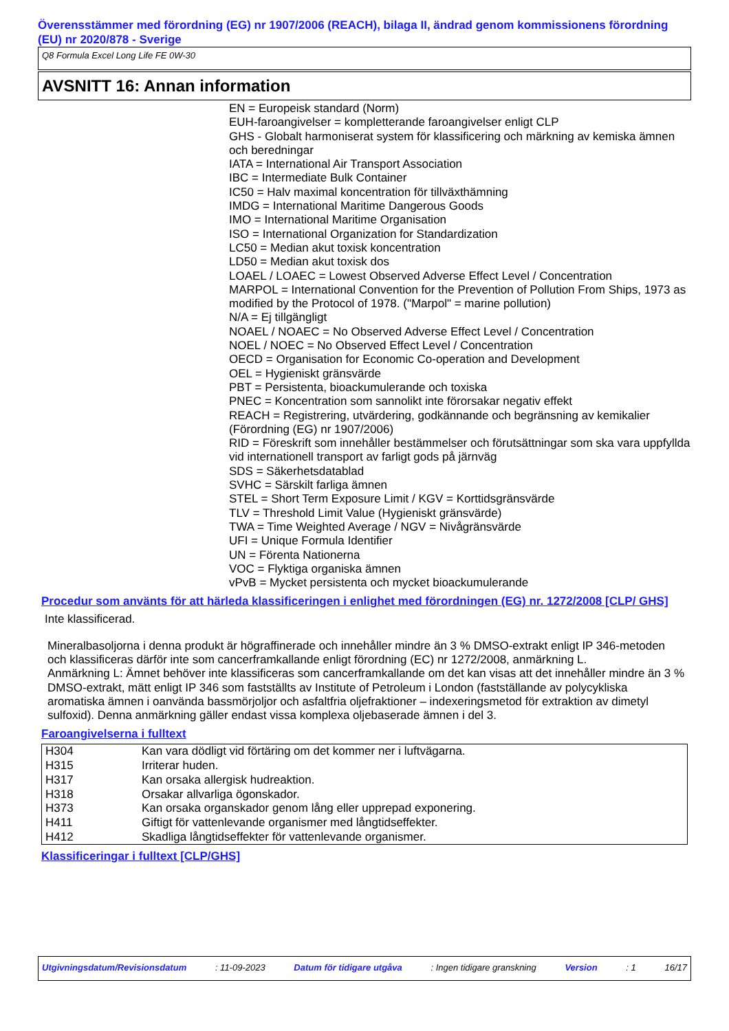Överensstämmer med förordning (EG) nr 1907/2006 (REACH), bilaga II, ändrad genom kommissionens förordning (EU) nr 2020/878 - Sverige
Q8 Formula Excel Long Life FE 0W-30
AVSNITT 16: Annan information
EN = Europeisk standard (Norm)
EUH-faroangivelser = kompletterande faroangivelser enligt CLP
GHS - Globalt harmoniserat system för klassificering och märkning av kemiska ämnen och beredningar
IATA = International Air Transport Association
IBC = Intermediate Bulk Container
IC50 = Halv maximal koncentration för tillväxthämning
IMDG = International Maritime Dangerous Goods
IMO = International Maritime Organisation
ISO = International Organization for Standardization
LC50 = Median akut toxisk koncentration
LD50 = Median akut toxisk dos
LOAEL / LOAEC = Lowest Observed Adverse Effect Level / Concentration
MARPOL = International Convention for the Prevention of Pollution From Ships, 1973 as modified by the Protocol of 1978. ("Marpol" = marine pollution)
N/A = Ej tillgängligt
NOAEL / NOAEC = No Observed Adverse Effect Level / Concentration
NOEL / NOEC = No Observed Effect Level / Concentration
OECD = Organisation for Economic Co-operation and Development
OEL = Hygieniskt gränsvärde
PBT = Persistenta, bioackumulerande och toxiska
PNEC = Koncentration som sannolikt inte förorsakar negativ effekt
REACH = Registrering, utvärdering, godkännande och begränsning av kemikalier (Förordning (EG) nr 1907/2006)
RID = Föreskrift som innehåller bestämmelser och förutsättningar som ska vara uppfyllda vid internationell transport av farligt gods på järnväg
SDS = Säkerhetsdatablad
SVHC = Särskilt farliga ämnen
STEL = Short Term Exposure Limit / KGV = Korttidsgränsvärde
TLV = Threshold Limit Value (Hygieniskt gränsvärde)
TWA = Time Weighted Average / NGV = Nivågränsvärde
UFI = Unique Formula Identifier
UN = Förenta Nationerna
VOC = Flyktiga organiska ämnen
vPvB = Mycket persistenta och mycket bioackumulerande
Procedur som använts för att härleda klassificeringen i enlighet med förordningen (EG) nr. 1272/2008 [CLP/ GHS]
Inte klassificerad.
Mineralbasoljorna i denna produkt är högraffinerade och innehåller mindre än 3 % DMSO-extrakt enligt IP 346-metoden och klassificeras därför inte som cancerframkallande enligt förordning (EC) nr 1272/2008, anmärkning L.
Anmärkning L: Ämnet behöver inte klassificeras som cancerframkallande om det kan visas att det innehåller mindre än 3 % DMSO-extrakt, mätt enligt IP 346 som fastställts av Institute of Petroleum i London (fastställande av polycykliska aromatiska ämnen i oanvända bassmörjoljor och asfaltfria oljefraktioner – indexeringsmetod för extraktion av dimetyl sulfoxid). Denna anmärkning gäller endast vissa komplexa oljebaserade ämnen i del 3.
Faroangivelserna i fulltext
| H304 | Kan vara dödligt vid förtäring om det kommer ner i luftvägarna. |
| H315 | Irriterar huden. |
| H317 | Kan orsaka allergisk hudreaktion. |
| H318 | Orsakar allvarliga ögonskador. |
| H373 | Kan orsaka organskador genom lång eller upprepad exponering. |
| H411 | Giftigt för vattenlevande organismer med långtidseffekter. |
| H412 | Skadliga långtidseffekter för vattenlevande organismer. |
Klassificeringar i fulltext [CLP/GHS]
Utgivningsdatum/Revisionsdatum: 11-09-2023 Datum för tidigare utgåva: Ingen tidigare granskning Version: 1 16/17